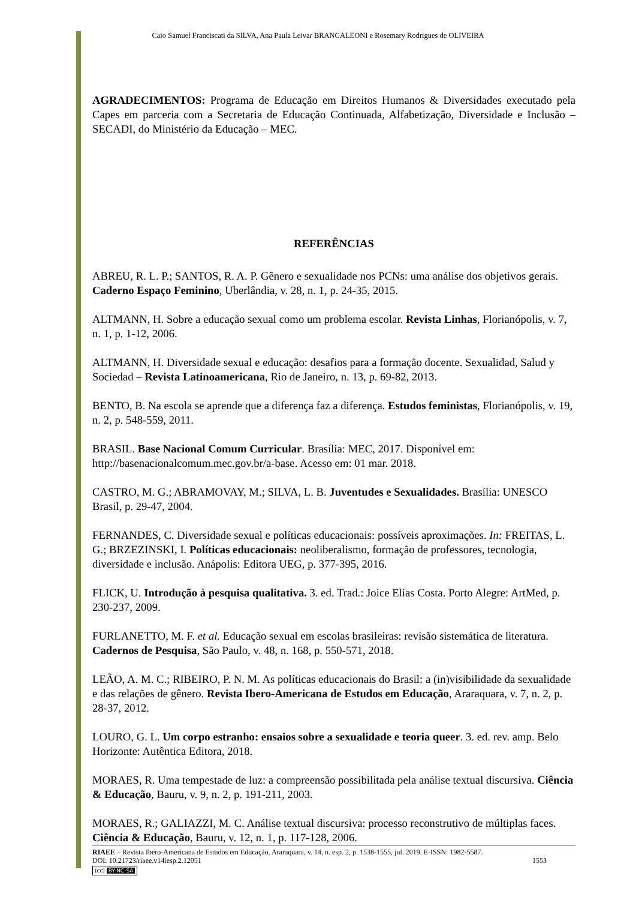Caio Samuel Franciscati da SILVA, Ana Paula Leivar BRANCALEONI e Rosemary Rodrigues de OLIVEIRA
AGRADECIMENTOS: Programa de Educação em Direitos Humanos & Diversidades executado pela Capes em parceria com a Secretaria de Educação Continuada, Alfabetização, Diversidade e Inclusão – SECADI, do Ministério da Educação – MEC.
REFERÊNCIAS
ABREU, R. L. P.; SANTOS, R. A. P. Gênero e sexualidade nos PCNs: uma análise dos objetivos gerais. Caderno Espaço Feminino, Uberlândia, v. 28, n. 1, p. 24-35, 2015.
ALTMANN, H. Sobre a educação sexual como um problema escolar. Revista Linhas, Florianópolis, v. 7, n. 1, p. 1-12, 2006.
ALTMANN, H. Diversidade sexual e educação: desafios para a formação docente. Sexualidad, Salud y Sociedad – Revista Latinoamericana, Rio de Janeiro, n. 13, p. 69-82, 2013.
BENTO, B. Na escola se aprende que a diferença faz a diferença. Estudos feministas, Florianópolis, v. 19, n. 2, p. 548-559, 2011.
BRASIL. Base Nacional Comum Curricular. Brasília: MEC, 2017. Disponível em: http://basenacionalcomum.mec.gov.br/a-base. Acesso em: 01 mar. 2018.
CASTRO, M. G.; ABRAMOVAY, M.; SILVA, L. B. Juventudes e Sexualidades. Brasília: UNESCO Brasil, p. 29-47, 2004.
FERNANDES, C. Diversidade sexual e políticas educacionais: possíveis aproximações. In: FREITAS, L. G.; BRZEZINSKI, I. Políticas educacionais: neoliberalismo, formação de professores, tecnologia, diversidade e inclusão. Anápolis: Editora UEG, p. 377-395, 2016.
FLICK, U. Introdução à pesquisa qualitativa. 3. ed. Trad.: Joice Elias Costa. Porto Alegre: ArtMed, p. 230-237, 2009.
FURLANETTO, M. F. et al. Educação sexual em escolas brasileiras: revisão sistemática de literatura. Cadernos de Pesquisa, São Paulo, v. 48, n. 168, p. 550-571, 2018.
LEÃO, A. M. C.; RIBEIRO, P. N. M. As políticas educacionais do Brasil: a (in)visibilidade da sexualidade e das relações de gênero. Revista Ibero-Americana de Estudos em Educação, Araraquara, v. 7, n. 2, p. 28-37, 2012.
LOURO, G. L. Um corpo estranho: ensaios sobre a sexualidade e teoria queer. 3. ed. rev. amp. Belo Horizonte: Autêntica Editora, 2018.
MORAES, R. Uma tempestade de luz: a compreensão possibilitada pela análise textual discursiva. Ciência & Educação, Bauru, v. 9, n. 2, p. 191-211, 2003.
MORAES, R.; GALIAZZI, M. C. Análise textual discursiva: processo reconstrutivo de múltiplas faces. Ciência & Educação, Bauru, v. 12, n. 1, p. 117-128, 2006.
RIAEE – Revista Ibero-Americana de Estudos em Educação, Araraquara, v. 14, n. esp. 2, p. 1538-1555, jul. 2019. E-ISSN: 1982-5587.
DOI: 10.21723/riaee.v14iesp.2.12051 1553
(cc) BY-NC-SA